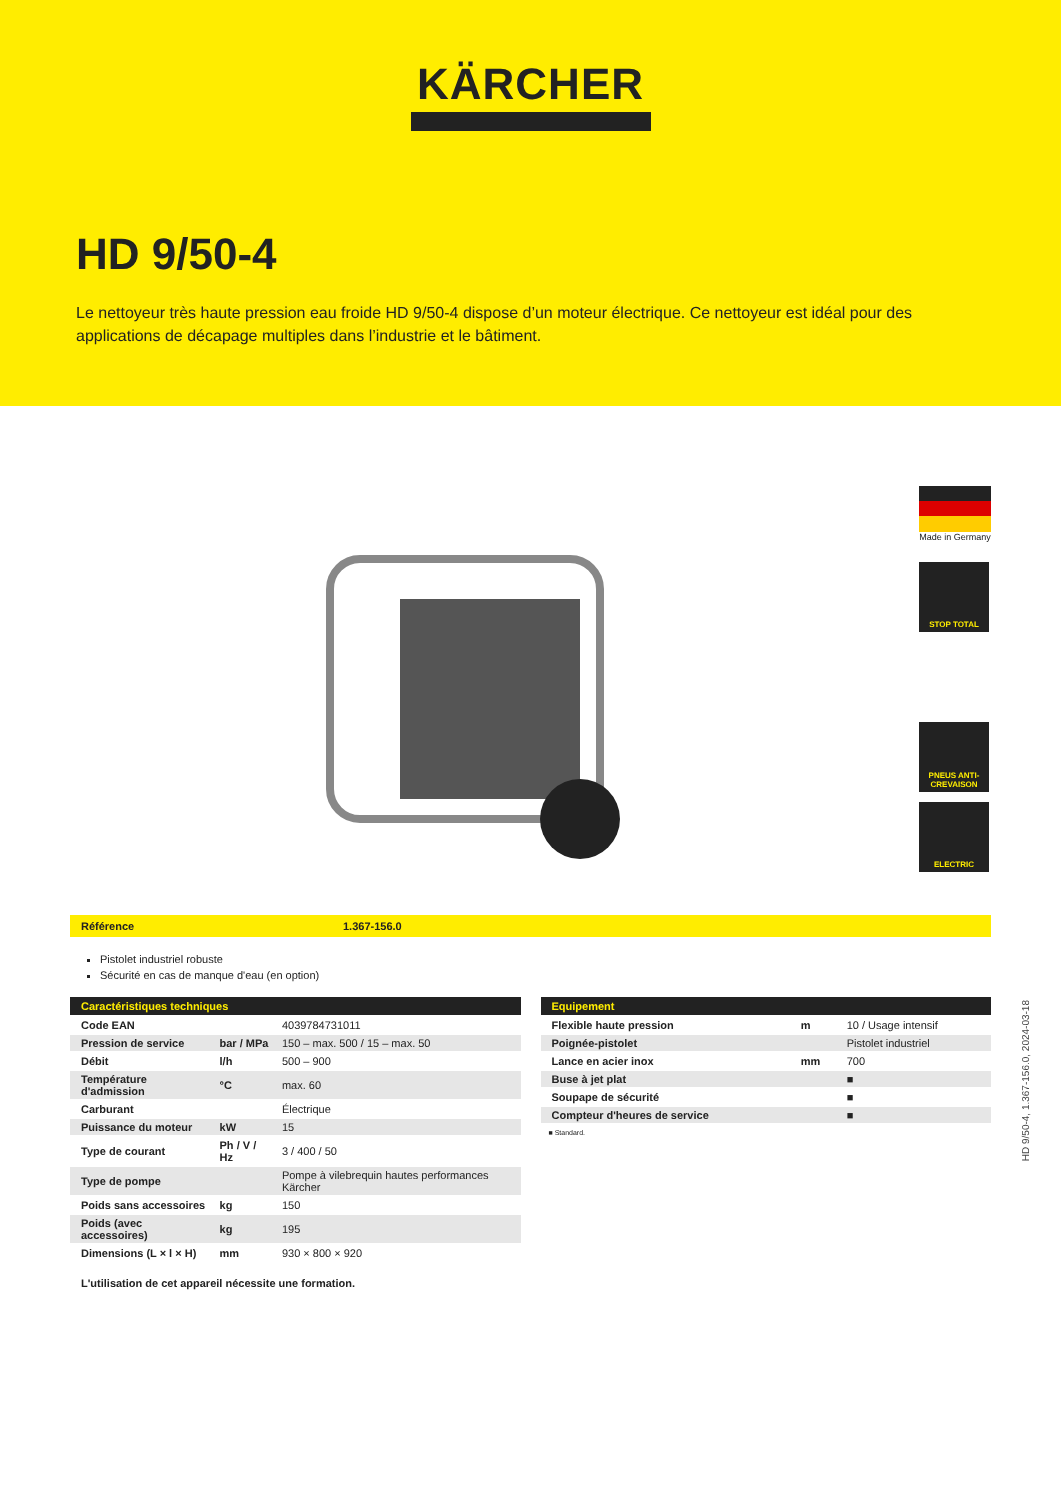KÄRCHER
HD 9/50-4
Le nettoyeur très haute pression eau froide HD 9/50-4 dispose d’un moteur électrique. Ce nettoyeur est idéal pour des applications de décapage multiples dans l’industrie et le bâtiment.
Made in Germany
STOP TOTAL
PNEUS ANTI-CREVAISON
ELECTRIC
Référence 1.367-156.0
Pistolet industriel robuste
Sécurité en cas de manque d'eau (en option)
| Caractéristiques techniques | | |
| --- | --- | --- |
| Code EAN | | 4039784731011 |
| Pression de service | bar / MPa | 150 – max. 500 / 15 – max. 50 |
| Débit | l/h | 500 – 900 |
| Température d'admission | °C | max. 60 |
| Carburant | | Électrique |
| Puissance du moteur | kW | 15 |
| Type de courant | Ph / V / Hz | 3 / 400 / 50 |
| Type de pompe | | Pompe à vilebrequin hautes performances Kärcher |
| Poids sans accessoires | kg | 150 |
| Poids (avec accessoires) | kg | 195 |
| Dimensions (L × l × H) | mm | 930 × 800 × 920 |
| Equipement | | |
| --- | --- | --- |
| Flexible haute pression | m | 10 / Usage intensif |
| Poignée-pistolet | | Pistolet industriel |
| Lance en acier inox | mm | 700 |
| Buse à jet plat | | ■ |
| Soupape de sécurité | | ■ |
| Compteur d'heures de service | | ■ |
■ Standard.
L'utilisation de cet appareil nécessite une formation.
HD 9/50-4, 1.367-156.0, 2024-03-18